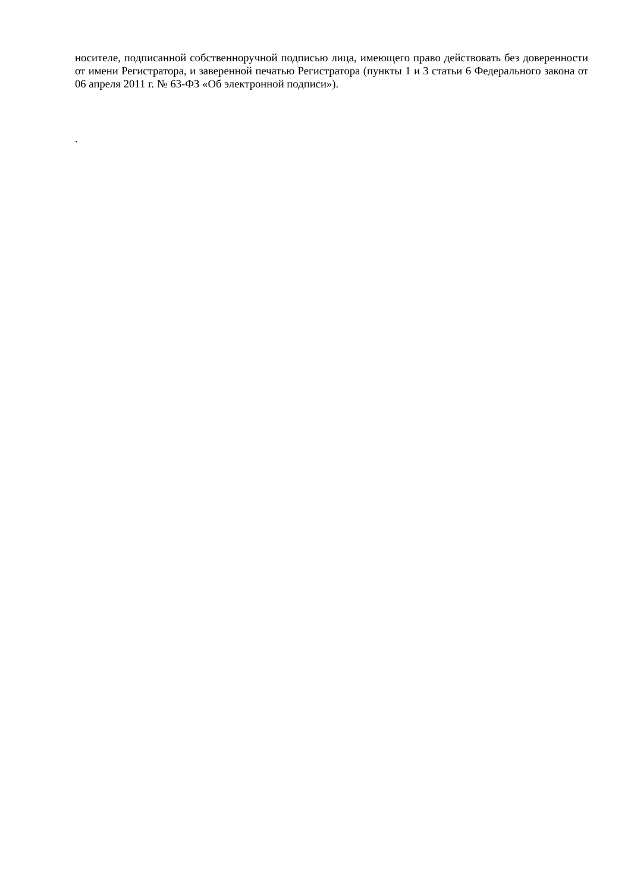носителе, подписанной собственноручной подписью лица, имеющего право действовать без доверенности от имени Регистратора, и заверенной печатью Регистратора (пункты 1 и 3 статьи 6 Федерального закона от 06 апреля 2011 г. № 63-ФЗ «Об электронной подписи»).
.